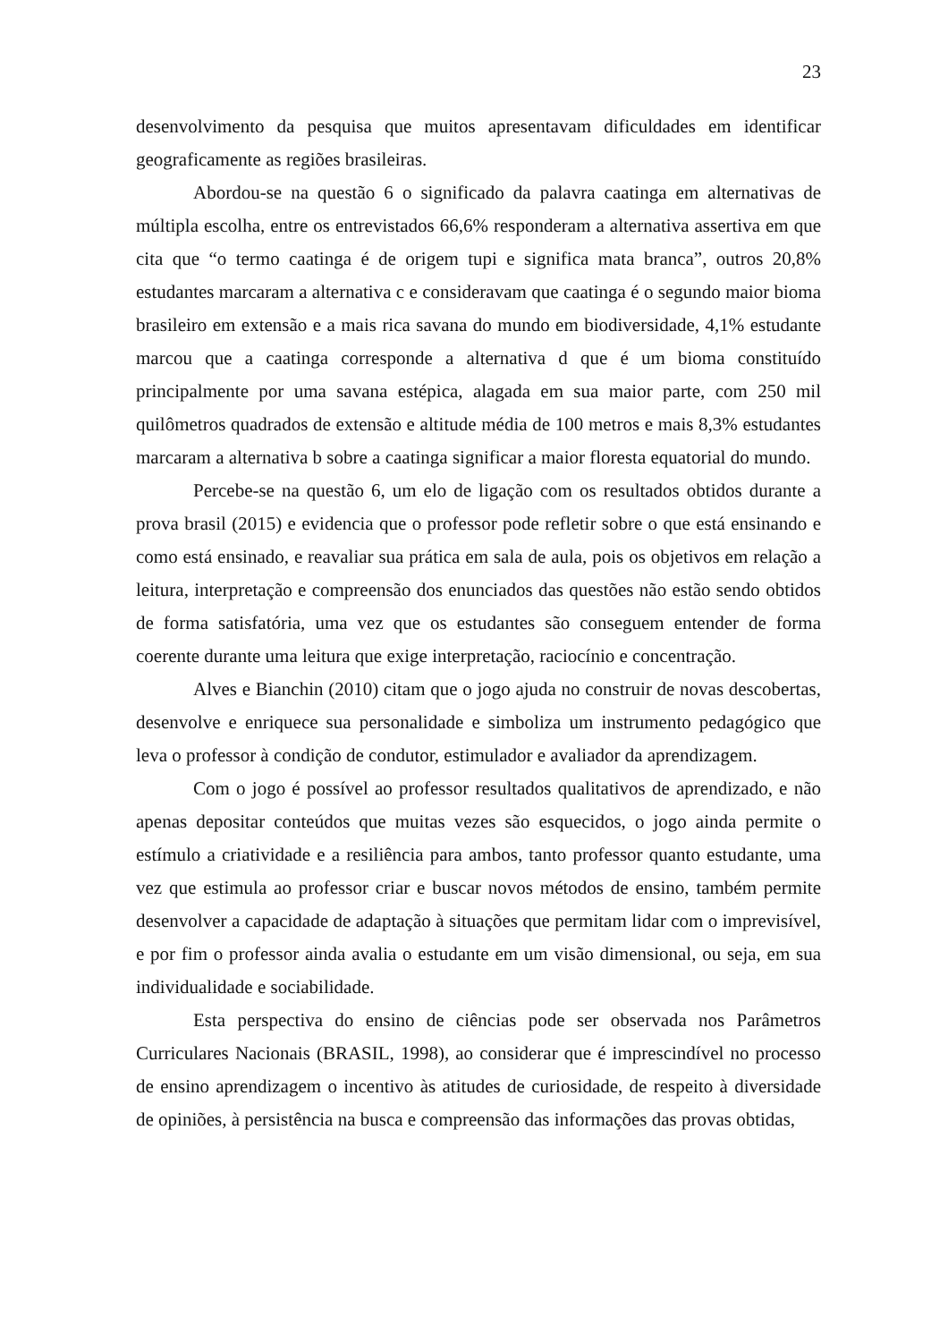23
desenvolvimento da pesquisa que muitos apresentavam dificuldades em identificar geograficamente as regiões brasileiras.
Abordou-se na questão 6 o significado da palavra caatinga em alternativas de múltipla escolha, entre os entrevistados 66,6% responderam a alternativa assertiva em que cita que “o termo caatinga é de origem tupi e significa mata branca”, outros 20,8% estudantes marcaram a alternativa c e consideravam que caatinga é o segundo maior bioma brasileiro em extensão e a mais rica savana do mundo em biodiversidade, 4,1% estudante marcou que a caatinga corresponde a alternativa d que é um bioma constituído principalmente por uma savana estépica, alagada em sua maior parte, com 250 mil quilômetros quadrados de extensão e altitude média de 100 metros e mais 8,3% estudantes marcaram a alternativa b sobre a caatinga significar a maior floresta equatorial do mundo.
Percebe-se na questão 6, um elo de ligação com os resultados obtidos durante a prova brasil (2015) e evidencia que o professor pode refletir sobre o que está ensinando e como está ensinado, e reavaliar sua prática em sala de aula, pois os objetivos em relação a leitura, interpretação e compreensão dos enunciados das questões não estão sendo obtidos de forma satisfatória, uma vez que os estudantes são conseguem entender de forma coerente durante uma leitura que exige interpretação, raciocínio e concentração.
Alves e Bianchin (2010) citam que o jogo ajuda no construir de novas descobertas, desenvolve e enriquece sua personalidade e simboliza um instrumento pedagógico que leva o professor à condição de condutor, estimulador e avaliador da aprendizagem.
Com o jogo é possível ao professor resultados qualitativos de aprendizado, e não apenas depositar conteúdos que muitas vezes são esquecidos, o jogo ainda permite o estímulo a criatividade e a resiliência para ambos, tanto professor quanto estudante, uma vez que estimula ao professor criar e buscar novos métodos de ensino, também permite desenvolver a capacidade de adaptação à situações que permitam lidar com o imprevisível, e por fim o professor ainda avalia o estudante em um visão dimensional, ou seja, em sua individualidade e sociabilidade.
Esta perspectiva do ensino de ciências pode ser observada nos Parâmetros Curriculares Nacionais (BRASIL, 1998), ao considerar que é imprescindível no processo de ensino aprendizagem o incentivo às atitudes de curiosidade, de respeito à diversidade de opiniões, à persistência na busca e compreensão das informações das provas obtidas,